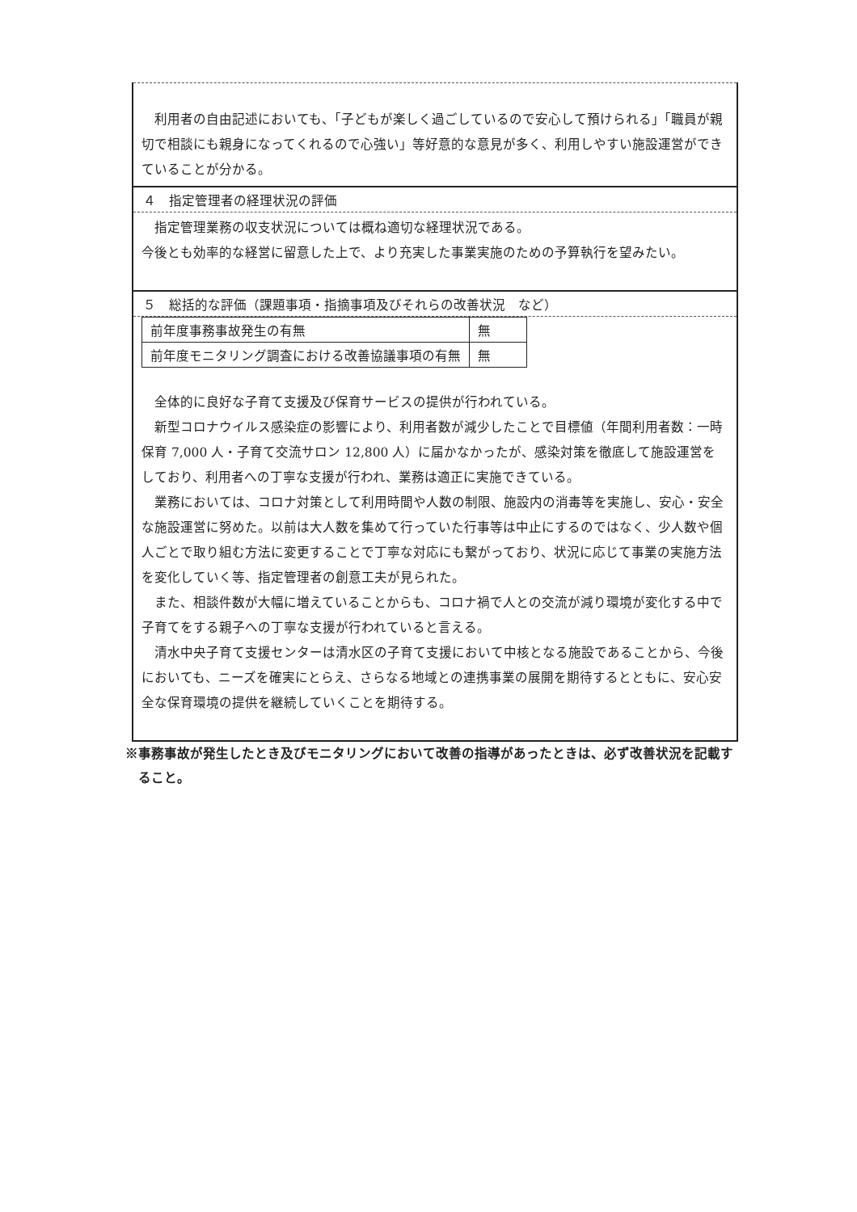利用者の自由記述においても、「子どもが楽しく過ごしているので安心して預けられる」「職員が親切で相談にも親身になってくれるので心強い」等好意的な意見が多く、利用しやすい施設運営ができていることが分かる。
４　指定管理者の経理状況の評価
指定管理業務の収支状況については概ね適切な経理状況である。
今後とも効率的な経営に留意した上で、より充実した事業実施のための予算執行を望みたい。
５　総括的な評価（課題事項・指摘事項及びそれらの改善状況　など）
| 前年度事務事故発生の有無 | 無 |
| 前年度モニタリング調査における改善協議事項の有無 | 無 |
全体的に良好な子育て支援及び保育サービスの提供が行われている。
新型コロナウイルス感染症の影響により、利用者数が減少したことで目標値（年間利用者数：一時保育 7,000 人・子育て交流サロン 12,800 人）に届かなかったが、感染対策を徹底して施設運営をしており、利用者への丁寧な支援が行われ、業務は適正に実施できている。
業務においては、コロナ対策として利用時間や人数の制限、施設内の消毒等を実施し、安心・安全な施設運営に努めた。以前は大人数を集めて行っていた行事等は中止にするのではなく、少人数や個人ごとで取り組む方法に変更することで丁寧な対応にも繋がっており、状況に応じて事業の実施方法を変化していく等、指定管理者の創意工夫が見られた。
また、相談件数が大幅に増えていることからも、コロナ禍で人との交流が減り環境が変化する中で子育てをする親子への丁寧な支援が行われていると言える。
清水中央子育て支援センターは清水区の子育て支援において中核となる施設であることから、今後においても、ニーズを確実にとらえ、さらなる地域との連携事業の展開を期待するとともに、安心安全な保育環境の提供を継続していくことを期待する。
※事務事故が発生したとき及びモニタリングにおいて改善の指導があったときは、必ず改善状況を記載すること。